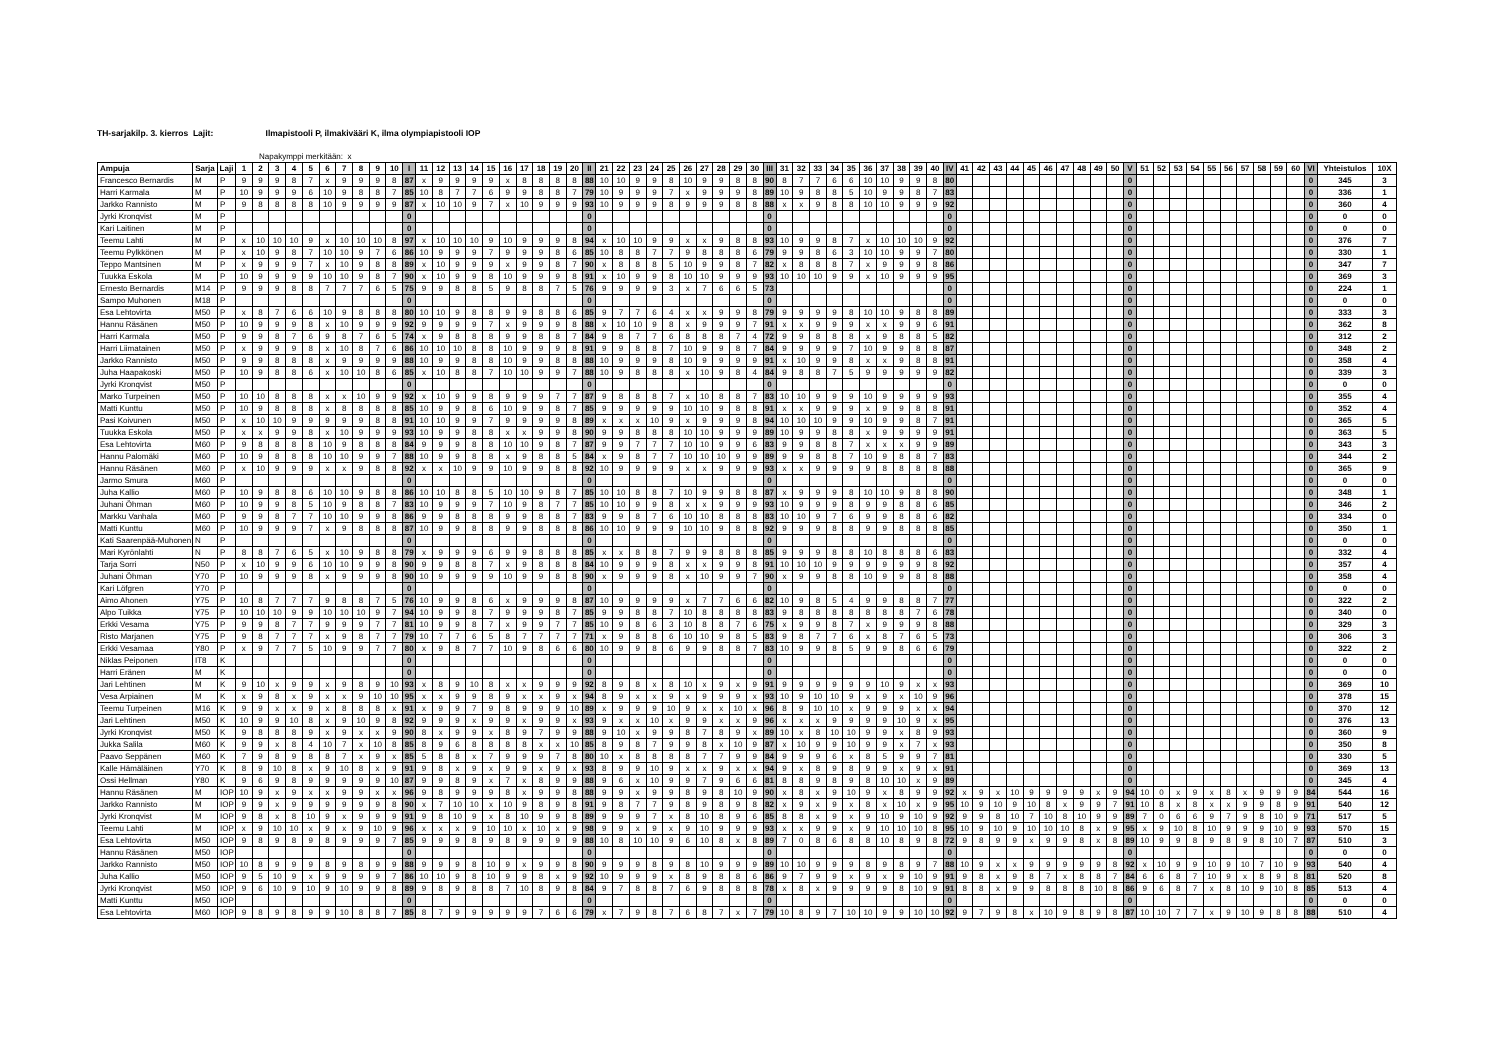TH-sarjakilp. 3. kierros Lajit: Ilmapistooli P, ilmakivääri K, ilma olympiapistooli IOP
Napakymppi merkitään: x
| Ampuja | Sarja | Laji | 1 | 2 | 3 | 4 | 5 | 6 | 7 | 8 | 9 | 10 | I | 11 | 12 | 13 | 14 | 15 | 16 | 17 | 18 | 19 | 20 | II | 21 | 22 | 23 | 24 | 25 | 26 | 27 | 28 | 29 | 30 | III | 31 | 32 | 33 | 34 | 35 | 36 | 37 | 38 | 39 | 40 | IV | 41 | 42 | 43 | 44 | 45 | 46 | 47 | 48 | 49 | 50 | V | 51 | 52 | 53 | 54 | 55 | 56 | 57 | 58 | 59 | 60 | VI | Yhteistulos | 10X |
| --- | --- | --- | --- | --- | --- | --- | --- | --- | --- | --- | --- | --- | --- | --- | --- | --- | --- | --- | --- | --- | --- | --- | --- | --- | --- | --- | --- | --- | --- | --- | --- | --- | --- | --- | --- | --- | --- | --- | --- | --- | --- | --- | --- | --- | --- | --- | --- | --- | --- | --- | --- | --- | --- | --- | --- | --- | --- | --- | --- | --- | --- | --- | --- | --- | --- | --- | --- | --- | --- | --- |
| Francesco Bernardis | M | P | 9 | 9 | 9 | 8 | 7 | x | 9 | 9 | 9 | 8 | 87 | x | 9 | 9 | 9 | 9 | x | 8 | 8 | 8 | 8 | 88 | 10 | 10 | 9 | 9 | 8 | 10 | 9 | 9 | 8 | 8 | 90 | 8 | 7 | 7 | 6 | 6 | 10 | 10 | 9 | 9 | 8 | 80 | | | | | | | | | | | 0 | | | | | | | | | | | 0 | 345 | 3 |
| Harri Karmala | M | P | 10 | 9 | 9 | 9 | 6 | 10 | 9 | 8 | 8 | 7 | 85 | 10 | 8 | 7 | 7 | 6 | 9 | 9 | 8 | 8 | 7 | 79 | 10 | 9 | 9 | 9 | 7 | x | 9 | 9 | 9 | 8 | 89 | 10 | 9 | 8 | 8 | 5 | 10 | 9 | 9 | 8 | 7 | 83 | | | | | | | | | | | 0 | | | | | | | | | | | 0 | 336 | 1 |
| Jarkko Rannisto | M | P | 9 | 8 | 8 | 8 | 8 | 10 | 9 | 9 | 9 | 9 | 87 | x | 10 | 10 | 9 | 7 | x | 10 | 9 | 9 | 9 | 93 | 10 | 9 | 9 | 9 | 8 | 9 | 9 | 9 | 8 | 8 | 88 | x | x | 9 | 8 | 8 | 10 | 10 | 9 | 9 | 9 | 92 | | | | | | | | | | | 0 | | | | | | | | | | | 0 | 360 | 4 |
| Jyrki Kronqvist | M | P | | | | | | | | | | | 0 | | | | | | | | | | | 0 | | | | | | | | | | | 0 | | | | | | | | | | | 0 | | | | | | | | | | | 0 | | | | | | | | | | | 0 | 0 | 0 |
| Kari Laitinen | M | P | | | | | | | | | | | 0 | | | | | | | | | | | 0 | | | | | | | | | | | 0 | | | | | | | | | | | 0 | | | | | | | | | | | 0 | | | | | | | | | | | 0 | 0 | 0 |
| Teemu Lahti | M | P | x | 10 | 10 | 10 | 9 | x | 10 | 10 | 10 | 8 | 97 | x | 10 | 10 | 10 | 9 | 10 | 9 | 9 | 9 | 8 | 94 | x | 10 | 10 | 9 | 9 | x | x | 9 | 8 | 8 | 93 | 10 | 9 | 9 | 8 | 7 | x | 10 | 10 | 10 | 9 | 92 | | | | | | | | | | | 0 | | | | | | | | | | | 0 | 376 | 7 |
| Teemu Pylkkönen | M | P | x | 10 | 9 | 8 | 7 | 10 | 10 | 9 | 7 | 6 | 86 | 10 | 9 | 9 | 9 | 7 | 9 | 9 | 9 | 8 | 6 | 85 | 10 | 8 | 8 | 7 | 7 | 9 | 8 | 8 | 8 | 6 | 79 | 9 | 9 | 8 | 6 | 3 | 10 | 10 | 9 | 9 | 7 | 80 | | | | | | | | | | | 0 | | | | | | | | | | | 0 | 330 | 1 |
| Teppo Mantsinen | M | P | x | 9 | 9 | 9 | 7 | x | 10 | 9 | 8 | 8 | 89 | x | 10 | 9 | 9 | 9 | x | 9 | 9 | 8 | 7 | 90 | x | 8 | 8 | 8 | 5 | 10 | 9 | 9 | 8 | 7 | 82 | x | 8 | 8 | 8 | 7 | x | 9 | 9 | 9 | 8 | 86 | | | | | | | | | | | 0 | | | | | | | | | | | 0 | 347 | 7 |
| Tuukka Eskola | M | P | 10 | 9 | 9 | 9 | 9 | 10 | 10 | 9 | 8 | 7 | 90 | x | 10 | 9 | 9 | 8 | 10 | 9 | 9 | 9 | 8 | 91 | x | 10 | 9 | 9 | 8 | 10 | 10 | 9 | 9 | 9 | 93 | 10 | 10 | 10 | 9 | 9 | x | 10 | 9 | 9 | 9 | 95 | | | | | | | | | | | 0 | | | | | | | | | | | 0 | 369 | 3 |
| Ernesto Bernardis | M14 | P | 9 | 9 | 9 | 8 | 8 | 7 | 7 | 7 | 6 | 5 | 75 | 9 | 9 | 8 | 8 | 5 | 9 | 8 | 8 | 7 | 5 | 76 | 9 | 9 | 9 | 9 | 3 | x | 7 | 6 | 6 | 5 | 73 | | | | | | | | | | | 0 | | | | | | | | | | | 0 | | | | | | | | | | | 0 | 224 | 1 |
| Sampo Muhonen | M18 | P | | | | | | | | | | | 0 | | | | | | | | | | | 0 | | | | | | | | | | | 0 | | | | | | | | | | | 0 | | | | | | | | | | | 0 | | | | | | | | | | | 0 | 0 | 0 |
| Esa Lehtovirta | M50 | P | x | 8 | 7 | 6 | 6 | 10 | 9 | 8 | 8 | 8 | 80 | 10 | 10 | 9 | 8 | 8 | 9 | 9 | 8 | 8 | 6 | 85 | 9 | 7 | 7 | 6 | 4 | x | x | 9 | 9 | 8 | 79 | 9 | 9 | 9 | 9 | 8 | 10 | 10 | 9 | 8 | 8 | 89 | | | | | | | | | | | 0 | | | | | | | | | | | 0 | 333 | 3 |
| Hannu Räsänen | M50 | P | 10 | 9 | 9 | 9 | 8 | x | 10 | 9 | 9 | 9 | 92 | 9 | 9 | 9 | 9 | 7 | x | 9 | 9 | 9 | 8 | 88 | x | 10 | 10 | 9 | 8 | x | 9 | 9 | 9 | 7 | 91 | x | x | 9 | 9 | 9 | x | x | 9 | 9 | 6 | 91 | | | | | | | | | | | 0 | | | | | | | | | | | 0 | 362 | 8 |
| Harri Karmala | M50 | P | 9 | 9 | 8 | 7 | 6 | 9 | 8 | 7 | 6 | 5 | 74 | x | 9 | 8 | 8 | 8 | 9 | 9 | 8 | 8 | 7 | 84 | 9 | 8 | 7 | 7 | 6 | 8 | 8 | 8 | 7 | 4 | 72 | 9 | 9 | 8 | 8 | 8 | x | 9 | 8 | 8 | 5 | 82 | | | | | | | | | | | 0 | | | | | | | | | | | 0 | 312 | 2 |
| Harri Liimatainen | M50 | P | x | 9 | 9 | 9 | 8 | x | 10 | 8 | 7 | 6 | 86 | 10 | 10 | 10 | 8 | 8 | 10 | 9 | 9 | 9 | 8 | 91 | 9 | 9 | 8 | 8 | 7 | 10 | 9 | 9 | 8 | 7 | 84 | 9 | 9 | 9 | 9 | 7 | 10 | 9 | 9 | 8 | 8 | 87 | | | | | | | | | | | 0 | | | | | | | | | | | 0 | 348 | 2 |
| Jarkko Rannisto | M50 | P | 9 | 9 | 8 | 8 | 8 | x | 9 | 9 | 9 | 9 | 88 | 10 | 9 | 9 | 8 | 8 | 10 | 9 | 9 | 8 | 8 | 88 | 10 | 9 | 9 | 9 | 8 | 10 | 9 | 9 | 9 | 9 | 91 | x | 10 | 9 | 9 | 8 | x | x | 9 | 8 | 8 | 91 | | | | | | | | | | | 0 | | | | | | | | | | | 0 | 358 | 4 |
| Juha Haapakoski | M50 | P | 10 | 9 | 8 | 8 | 6 | x | 10 | 10 | 8 | 6 | 85 | x | 10 | 8 | 8 | 7 | 10 | 10 | 9 | 9 | 7 | 88 | 10 | 9 | 8 | 8 | 8 | x | 10 | 9 | 8 | 4 | 84 | 9 | 8 | 8 | 7 | 5 | 9 | 9 | 9 | 9 | 9 | 82 | | | | | | | | | | | 0 | | | | | | | | | | | 0 | 339 | 3 |
| Jyrki Kronqvist | M50 | P | | | | | | | | | | | 0 | | | | | | | | | | | 0 | | | | | | | | | | | 0 | | | | | | | | | | | 0 | | | | | | | | | | | 0 | | | | | | | | | | | 0 | 0 | 0 |
| Marko Turpeinen | M50 | P | 10 | 10 | 8 | 8 | 8 | x | x | 10 | 9 | 9 | 92 | x | 10 | 9 | 9 | 8 | 9 | 9 | 9 | 7 | 7 | 87 | 9 | 8 | 8 | 8 | 7 | x | 10 | 8 | 8 | 7 | 83 | 10 | 10 | 9 | 9 | 9 | 10 | 9 | 9 | 9 | 9 | 93 | | | | | | | | | | | 0 | | | | | | | | | | | 0 | 355 | 4 |
| Matti Kunttu | M50 | P | 10 | 9 | 8 | 8 | 8 | x | 8 | 8 | 8 | 8 | 85 | 10 | 9 | 9 | 8 | 6 | 10 | 9 | 9 | 8 | 7 | 85 | 9 | 9 | 9 | 9 | 9 | 10 | 10 | 9 | 8 | 8 | 91 | x | x | 9 | 9 | 9 | x | 9 | 9 | 8 | 8 | 91 | | | | | | | | | | | 0 | | | | | | | | | | | 0 | 352 | 4 |
| Pasi Koivunen | M50 | P | x | 10 | 10 | 9 | 9 | 9 | 9 | 9 | 8 | 8 | 91 | 10 | 10 | 9 | 9 | 7 | 9 | 9 | 9 | 9 | 8 | 89 | x | x | x | 10 | 9 | x | 9 | 9 | 9 | 8 | 94 | 10 | 10 | 10 | 9 | 9 | 10 | 9 | 9 | 8 | 7 | 91 | | | | | | | | | | | 0 | | | | | | | | | | | 0 | 365 | 5 |
| Tuukka Eskola | M50 | P | x | x | 9 | 9 | 8 | x | 10 | 9 | 9 | 9 | 93 | 10 | 9 | 9 | 8 | 8 | x | x | 9 | 9 | 8 | 90 | 9 | 9 | 8 | 8 | 8 | 10 | 10 | 9 | 9 | 9 | 89 | 10 | 9 | 9 | 8 | 8 | x | 9 | 9 | 9 | 9 | 91 | | | | | | | | | | | 0 | | | | | | | | | | | 0 | 363 | 5 |
| Esa Lehtovirta | M60 | P | 9 | 8 | 8 | 8 | 8 | 10 | 9 | 8 | 8 | 8 | 84 | 9 | 9 | 9 | 8 | 8 | 10 | 10 | 9 | 8 | 7 | 87 | 9 | 9 | 7 | 7 | 7 | 10 | 10 | 9 | 9 | 6 | 83 | 9 | 9 | 8 | 8 | 7 | x | x | x | 9 | 9 | 89 | | | | | | | | | | | 0 | | | | | | | | | | | 0 | 343 | 3 |
| Hannu Palomäki | M60 | P | 10 | 9 | 8 | 8 | 8 | 10 | 10 | 9 | 9 | 7 | 88 | 10 | 9 | 9 | 8 | 8 | x | 9 | 8 | 8 | 5 | 84 | x | 9 | 8 | 7 | 7 | 10 | 10 | 10 | 9 | 9 | 89 | 9 | 9 | 8 | 8 | 7 | 10 | 9 | 8 | 8 | 7 | 83 | | | | | | | | | | | 0 | | | | | | | | | | | 0 | 344 | 2 |
| Hannu Räsänen | M60 | P | x | 10 | 9 | 9 | 9 | x | x | 9 | 8 | 8 | 92 | x | x | 10 | 9 | 9 | 10 | 9 | 9 | 8 | 8 | 92 | 10 | 9 | 9 | 9 | 9 | x | x | 9 | 9 | 9 | 93 | x | x | 9 | 9 | 9 | 9 | 8 | 8 | 8 | 8 | 88 | | | | | | | | | | | 0 | | | | | | | | | | | 0 | 365 | 9 |
| Jarmo Smura | M60 | P | | | | | | | | | | | 0 | | | | | | | | | | | 0 | | | | | | | | | | | 0 | | | | | | | | | | | 0 | | | | | | | | | | | 0 | | | | | | | | | | | 0 | 0 | 0 |
| Juha Kallio | M60 | P | 10 | 9 | 8 | 8 | 6 | 10 | 10 | 9 | 8 | 8 | 86 | 10 | 10 | 8 | 8 | 5 | 10 | 10 | 9 | 8 | 7 | 85 | 10 | 10 | 8 | 8 | 7 | 10 | 9 | 9 | 8 | 8 | 87 | x | 9 | 9 | 9 | 8 | 10 | 10 | 9 | 8 | 8 | 90 | | | | | | | | | | | 0 | | | | | | | | | | | 0 | 348 | 1 |
| Juhani Öhman | M60 | P | 10 | 9 | 9 | 8 | 5 | 10 | 9 | 8 | 8 | 7 | 83 | 10 | 9 | 9 | 9 | 7 | 10 | 9 | 8 | 7 | 7 | 85 | 10 | 10 | 9 | 9 | 8 | x | x | 9 | 9 | 9 | 93 | 10 | 9 | 9 | 9 | 8 | 9 | 9 | 8 | 8 | 6 | 85 | | | | | | | | | | | 0 | | | | | | | | | | | 0 | 346 | 2 |
| Markku Vanhala | M60 | P | 9 | 9 | 8 | 7 | 7 | 10 | 10 | 9 | 9 | 8 | 86 | 9 | 9 | 8 | 8 | 8 | 9 | 9 | 8 | 8 | 7 | 83 | 9 | 9 | 8 | 7 | 6 | 10 | 10 | 8 | 8 | 8 | 83 | 10 | 10 | 9 | 7 | 6 | 9 | 9 | 8 | 8 | 6 | 82 | | | | | | | | | | | 0 | | | | | | | | | | | 0 | 334 | 0 |
| Matti Kunttu | M60 | P | 10 | 9 | 9 | 9 | 7 | x | 9 | 8 | 8 | 8 | 87 | 10 | 9 | 9 | 8 | 8 | 9 | 9 | 8 | 8 | 8 | 86 | 10 | 10 | 9 | 9 | 9 | 10 | 10 | 9 | 8 | 8 | 92 | 9 | 9 | 9 | 8 | 8 | 9 | 9 | 8 | 8 | 8 | 85 | | | | | | | | | | | 0 | | | | | | | | | | | 0 | 350 | 1 |
| Kati Saarenpää-Muhonen | N | P | | | | | | | | | | | 0 | | | | | | | | | | | 0 | | | | | | | | | | | 0 | | | | | | | | | | | 0 | | | | | | | | | | | 0 | | | | | | | | | | | 0 | 0 | 0 |
| Mari Kyrönlahti | N | P | 8 | 8 | 7 | 6 | 5 | x | 10 | 9 | 8 | 8 | 79 | x | 9 | 9 | 9 | 6 | 9 | 9 | 8 | 8 | 8 | 85 | x | x | 8 | 8 | 7 | 9 | 9 | 8 | 8 | 8 | 85 | 9 | 9 | 9 | 8 | 8 | 10 | 8 | 8 | 8 | 6 | 83 | | | | | | | | | | | 0 | | | | | | | | | | | 0 | 332 | 4 |
| Tarja Sorri | N50 | P | x | 10 | 9 | 9 | 6 | 10 | 10 | 9 | 9 | 8 | 90 | 9 | 9 | 8 | 8 | 7 | x | 9 | 8 | 8 | 8 | 84 | 10 | 9 | 9 | 9 | 8 | x | x | 9 | 9 | 8 | 91 | 10 | 10 | 10 | 9 | 9 | 9 | 9 | 9 | 9 | 8 | 92 | | | | | | | | | | | 0 | | | | | | | | | | | 0 | 357 | 4 |
| Juhani Öhman | Y70 | P | 10 | 9 | 9 | 9 | 8 | x | 9 | 9 | 9 | 8 | 90 | 10 | 9 | 9 | 9 | 9 | 10 | 9 | 9 | 8 | 8 | 90 | x | 9 | 9 | 9 | 8 | x | 10 | 9 | 9 | 7 | 90 | x | 9 | 9 | 8 | 8 | 10 | 9 | 9 | 8 | 8 | 88 | | | | | | | | | | | 0 | | | | | | | | | | | 0 | 358 | 4 |
| Kari Löfgren | Y70 | P | | | | | | | | | | | 0 | | | | | | | | | | | 0 | | | | | | | | | | | 0 | | | | | | | | | | | 0 | | | | | | | | | | | 0 | | | | | | | | | | | 0 | 0 | 0 |
| Aimo Ahonen | Y75 | P | 10 | 8 | 7 | 7 | 7 | 9 | 8 | 8 | 7 | 5 | 76 | 10 | 9 | 9 | 8 | 6 | x | 9 | 9 | 9 | 8 | 87 | 10 | 9 | 9 | 9 | 9 | x | 7 | 7 | 6 | 6 | 82 | 10 | 9 | 8 | 5 | 4 | 9 | 9 | 8 | 8 | 7 | 77 | | | | | | | | | | | 0 | | | | | | | | | | | 0 | 322 | 2 |
| Alpo Tuikka | Y75 | P | 10 | 10 | 10 | 9 | 9 | 10 | 10 | 10 | 9 | 7 | 94 | 10 | 9 | 9 | 8 | 7 | 9 | 9 | 9 | 8 | 7 | 85 | 9 | 9 | 8 | 8 | 7 | 10 | 8 | 8 | 8 | 8 | 83 | 9 | 8 | 8 | 8 | 8 | 8 | 8 | 8 | 7 | 6 | 78 | | | | | | | | | | | 0 | | | | | | | | | | | 0 | 340 | 0 |
| Erkki Vesama | Y75 | P | 9 | 9 | 8 | 7 | 7 | 9 | 9 | 9 | 7 | 7 | 81 | 10 | 9 | 9 | 8 | 7 | x | 9 | 9 | 7 | 7 | 85 | 10 | 9 | 8 | 6 | 3 | 10 | 8 | 8 | 7 | 6 | 75 | x | 9 | 9 | 8 | 7 | x | 9 | 9 | 9 | 8 | 88 | | | | | | | | | | | 0 | | | | | | | | | | | 0 | 329 | 3 |
| Risto Marjanen | Y75 | P | 9 | 8 | 7 | 7 | 7 | x | 9 | 8 | 7 | 7 | 79 | 10 | 7 | 7 | 6 | 5 | 8 | 7 | 7 | 7 | 7 | 71 | x | 9 | 8 | 8 | 6 | 10 | 10 | 9 | 8 | 5 | 83 | 9 | 8 | 7 | 7 | 6 | x | 8 | 7 | 6 | 5 | 73 | | | | | | | | | | | 0 | | | | | | | | | | | 0 | 306 | 3 |
| Erkki Vesamaa | Y80 | P | x | 9 | 7 | 7 | 5 | 10 | 9 | 9 | 7 | 7 | 80 | x | 9 | 8 | 7 | 7 | 10 | 9 | 8 | 6 | 6 | 80 | 10 | 9 | 9 | 8 | 6 | 9 | 9 | 8 | 8 | 7 | 83 | 10 | 9 | 9 | 8 | 5 | 9 | 9 | 8 | 6 | 6 | 79 | | | | | | | | | | | 0 | | | | | | | | | | | 0 | 322 | 2 |
| Niklas Peiponen | IT8 | K | | | | | | | | | | | 0 | | | | | | | | | | | 0 | | | | | | | | | | | 0 | | | | | | | | | | | 0 | | | | | | | | | | | 0 | | | | | | | | | | | 0 | 0 | 0 |
| Harri Eränen | M | K | | | | | | | | | | | 0 | | | | | | | | | | | 0 | | | | | | | | | | | 0 | | | | | | | | | | | 0 | | | | | | | | | | | 0 | | | | | | | | | | | 0 | 0 | 0 |
| Jari Lehtinen | M | K | 9 | 10 | x | 9 | 9 | x | 9 | 8 | 9 | 10 | 93 | x | 8 | 9 | 10 | 8 | x | x | 9 | 9 | 9 | 92 | 8 | 9 | 8 | x | 8 | 10 | x | 9 | x | 9 | 91 | 9 | 9 | 9 | 9 | 9 | 9 | 10 | 9 | x | x | 93 | | | | | | | | | | | 0 | | | | | | | | | | | 0 | 369 | 10 |
| Vesa Arpiainen | M | K | x | 9 | 8 | x | 9 | x | x | 9 | 10 | 10 | 95 | x | x | 9 | 9 | 8 | 9 | x | x | 9 | x | 94 | 8 | 9 | x | x | 9 | x | 9 | 9 | 9 | x | 93 | 10 | 9 | 10 | 10 | 9 | x | 9 | x | 10 | 9 | 96 | | | | | | | | | | | 0 | | | | | | | | | | | 0 | 378 | 15 |
| Teemu Turpeinen | M16 | K | 9 | 9 | x | x | 9 | x | 8 | 8 | 8 | x | 91 | x | 9 | 9 | 7 | 9 | 8 | 9 | 9 | 9 | 10 | 89 | x | 9 | 9 | 9 | 10 | 9 | x | x | 10 | x | 96 | 8 | 9 | 10 | 10 | x | 9 | 9 | 9 | x | x | 94 | | | | | | | | | | | 0 | | | | | | | | | | | 0 | 370 | 12 |
| Jari Lehtinen | M50 | K | 10 | 9 | 9 | 10 | 8 | x | 9 | 10 | 9 | 8 | 92 | 9 | 9 | 9 | x | 9 | 9 | x | 9 | 9 | x | 93 | 9 | x | x | 10 | x | 9 | 9 | x | x | 9 | 96 | x | x | x | 9 | 9 | 9 | 9 | 10 | 9 | x | 95 | | | | | | | | | | | 0 | | | | | | | | | | | 0 | 376 | 13 |
| Jyrki Kronqvist | M50 | K | 9 | 8 | 8 | 8 | 9 | x | 9 | x | x | 9 | 90 | 8 | x | 9 | 9 | x | 8 | 9 | 7 | 9 | 9 | 88 | 9 | 10 | x | 9 | 9 | 8 | 7 | 8 | 9 | x | 89 | 10 | x | 8 | 10 | 10 | 9 | 9 | x | 8 | 9 | 93 | | | | | | | | | | | 0 | | | | | | | | | | | 0 | 360 | 9 |
| Jukka Salila | M60 | K | 9 | 9 | x | 8 | 4 | 10 | 7 | x | 10 | 8 | 85 | 8 | 9 | 6 | 8 | 8 | 8 | 8 | x | x | 10 | 85 | 8 | 9 | 8 | 7 | 9 | 9 | 8 | x | 10 | 9 | 87 | x | 10 | 9 | 9 | 10 | 9 | 9 | x | 7 | x | 93 | | | | | | | | | | | 0 | | | | | | | | | | | 0 | 350 | 8 |
| Paavo Seppänen | M60 | K | 7 | 9 | 8 | 9 | 8 | 8 | 7 | x | 9 | x | 85 | 5 | 8 | 8 | x | 7 | 9 | 9 | 9 | 7 | 8 | 80 | 10 | x | 8 | 8 | 8 | 8 | 7 | 7 | 9 | 9 | 84 | 9 | 9 | 9 | 6 | x | 8 | 5 | 9 | 9 | 7 | 81 | | | | | | | | | | | 0 | | | | | | | | | | | 0 | 330 | 5 |
| Kalle Hämäläinen | Y70 | K | 8 | 9 | 10 | 8 | x | 9 | 10 | 8 | x | 9 | 91 | 9 | 8 | x | 9 | x | 9 | 9 | x | 9 | x | 93 | 8 | 9 | 9 | 10 | 9 | x | x | 9 | x | x | 94 | 9 | x | 8 | 9 | 8 | 9 | 9 | x | 9 | x | 91 | | | | | | | | | | | 0 | | | | | | | | | | | 0 | 369 | 13 |
| Ossi Hellman | Y80 | K | 9 | 6 | 9 | 8 | 9 | 9 | 9 | 9 | 9 | 10 | 87 | 9 | 9 | 8 | 9 | x | 7 | x | 8 | 9 | 9 | 88 | 9 | 6 | x | 10 | 9 | 9 | 7 | 9 | 6 | 6 | 81 | 8 | 8 | 9 | 8 | 9 | 8 | 10 | 10 | x | 9 | 89 | | | | | | | | | | | 0 | | | | | | | | | | | 0 | 345 | 4 |
| Hannu Räsänen | M | IOP | 10 | 9 | x | 9 | x | x | 9 | 9 | x | x | 96 | 9 | 8 | 9 | 9 | 9 | 8 | x | 9 | 9 | 8 | 88 | 9 | 9 | x | 9 | 9 | 8 | 9 | 8 | 10 | 9 | 90 | x | 8 | x | 9 | 10 | 9 | x | 8 | 9 | 9 | 92 | x | 9 | x | 10 | 9 | 9 | 9 | 9 | x | 9 | 94 | 10 | 0 | x | 9 | x | 8 | x | 9 | 9 | 9 | 84 | 544 | 16 |
| Jarkko Rannisto | M | IOP | 9 | 9 | x | 9 | 9 | 9 | 9 | 9 | 9 | 8 | 90 | x | 7 | 10 | 10 | x | 10 | 9 | 8 | 9 | 8 | 91 | 9 | 8 | 7 | 7 | 9 | 8 | 9 | 8 | 9 | 8 | 82 | x | 9 | x | 9 | x | 8 | x | 10 | x | 9 | 95 | 10 | 9 | 10 | 9 | 10 | 8 | x | 9 | 9 | 7 | 91 | 10 | 8 | x | 8 | x | x | 9 | 9 | 8 | 9 | 91 | 540 | 12 |
| Jyrki Kronqvist | M | IOP | 9 | 8 | x | 8 | 10 | 9 | x | 9 | 9 | 9 | 91 | 9 | 8 | 10 | 9 | x | 8 | 10 | 9 | 9 | 8 | 89 | 9 | 9 | 9 | 7 | x | 8 | 10 | 8 | 9 | 6 | 85 | 8 | 8 | x | 9 | x | 9 | 10 | 9 | 10 | 9 | 92 | 9 | 9 | 8 | 10 | 7 | 10 | 8 | 10 | 9 | 9 | 89 | 7 | 0 | 6 | 6 | 9 | 7 | 9 | 8 | 10 | 9 | 71 | 517 | 5 |
| Teemu Lahti | M | IOP | x | 9 | 10 | 10 | x | 9 | x | 9 | 10 | 9 | 96 | x | x | x | 9 | 10 | 10 | x | 10 | x | 9 | 98 | 9 | 9 | x | 9 | x | 9 | 10 | 9 | 9 | 9 | 93 | x | x | 9 | 9 | x | 9 | 10 | 10 | 10 | 8 | 95 | 10 | 9 | 10 | 9 | 10 | 10 | 10 | 8 | x | 9 | 95 | x | 9 | 10 | 8 | 10 | 9 | 9 | 9 | 10 | 9 | 93 | 570 | 15 |
| Esa Lehtovirta | M50 | IOP | 9 | 8 | 9 | 8 | 9 | 8 | 9 | 9 | 9 | 7 | 85 | 9 | 9 | 9 | 8 | 9 | 8 | 9 | 9 | 9 | 9 | 88 | 10 | 8 | 10 | 10 | 9 | 6 | 10 | 8 | x | 8 | 89 | 7 | 0 | 8 | 6 | 8 | 8 | 10 | 8 | 9 | 8 | 72 | 9 | 8 | 9 | 9 | x | 9 | 9 | 8 | x | 8 | 89 | 10 | 9 | 9 | 8 | 9 | 8 | 9 | 8 | 10 | 7 | 87 | 510 | 3 |
| Hannu Räsänen | M50 | IOP | | | | | | | | | | | 0 | | | | | | | | | | | 0 | | | | | | | | | | | 0 | | | | | | | | | | | 0 | | | | | | | | | | | 0 | | | | | | | | | | | 0 | 0 | 0 |
| Jarkko Rannisto | M50 | IOP | 10 | 8 | 9 | 9 | 9 | 8 | 9 | 8 | 9 | 9 | 88 | 9 | 9 | 9 | 8 | 10 | 9 | x | 9 | 9 | 8 | 90 | 9 | 9 | 9 | 8 | 9 | 8 | 10 | 9 | 9 | 9 | 89 | 10 | 10 | 9 | 9 | 9 | 8 | 9 | 8 | 9 | 7 | 88 | 10 | 9 | x | x | 9 | 9 | 9 | 9 | 9 | 8 | 92 | x | 10 | 9 | 9 | 10 | 9 | 10 | 7 | 10 | 9 | 93 | 540 | 4 |
| Juha Kallio | M50 | IOP | 9 | 5 | 10 | 9 | x | 9 | 9 | 9 | 9 | 7 | 86 | 10 | 10 | 9 | 8 | 10 | 9 | 9 | 8 | x | 9 | 92 | 10 | 9 | 9 | 9 | x | 8 | 9 | 8 | 8 | 6 | 86 | 9 | 7 | 9 | 9 | x | 9 | x | 9 | 10 | 9 | 91 | 9 | 8 | x | 9 | 8 | 7 | x | 8 | 8 | 7 | 84 | 6 | 6 | 8 | 7 | 10 | 9 | x | 8 | 9 | 8 | 81 | 520 | 8 |
| Jyrki Kronqvist | M50 | IOP | 9 | 6 | 10 | 9 | 10 | 9 | 10 | 9 | 9 | 8 | 89 | 9 | 8 | 9 | 8 | 8 | 7 | 10 | 8 | 9 | 8 | 84 | 9 | 7 | 8 | 8 | 7 | 6 | 9 | 8 | 8 | 8 | 78 | x | 8 | x | 9 | 9 | 9 | 9 | 8 | 10 | 9 | 91 | 8 | 8 | x | 9 | 9 | 8 | 8 | 8 | 10 | 8 | 86 | 9 | 6 | 8 | 7 | x | 8 | 10 | 9 | 10 | 8 | 85 | 513 | 4 |
| Matti Kunttu | M50 | IOP | | | | | | | | | | | 0 | | | | | | | | | | | 0 | | | | | | | | | | | 0 | | | | | | | | | | | 0 | | | | | | | | | | | 0 | | | | | | | | | | | 0 | 0 | 0 |
| Esa Lehtovirta | M60 | IOP | 9 | 8 | 9 | 8 | 9 | 9 | 10 | 8 | 8 | 7 | 85 | 8 | 7 | 9 | 9 | 9 | 9 | 9 | 7 | 6 | 6 | 79 | x | 7 | 9 | 8 | 7 | 6 | 8 | 7 | x | 7 | 79 | 10 | 8 | 9 | 7 | 10 | 10 | 9 | 9 | 10 | 10 | 92 | 9 | 7 | 9 | 8 | x | 10 | 9 | 8 | 9 | 8 | 87 | 10 | 10 | 7 | 7 | x | 9 | 10 | 9 | 8 | 8 | 88 | 510 | 4 |